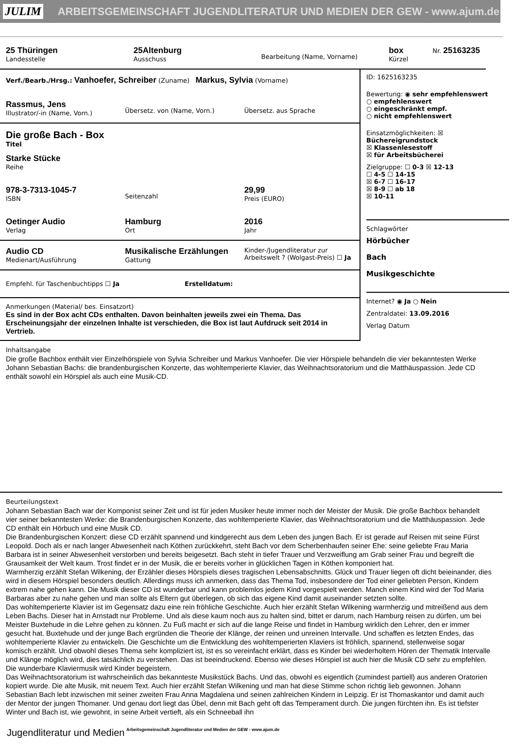JULIM ARBEITSGEMEINSCHAFT JUGENDLITERATUR UND MEDIEN DER GEW - www.ajum.de
25 Thüringen
Landesstelle
25Altenburg
Ausschuss
Bearbeitung (Name, Vorname)
box
Kürzel
Nr. 25163235
Verf./Bearb./Hrsg.: Vanhoefer, Schreiber (Zuname) Markus, Sylvia (Vorname)
Rassmus, Jens
Illustrator/-in (Name, Vorn.)
Übersetz. von (Name, Vorn.)
Übersetz. aus Sprache
Die große Bach - Box
Titel
Starke Stücke
Reihe
978-3-7313-1045-7
ISBN
Seitenzahl
29,99
Preis (EURO)
Oetinger Audio
Verlag
Hamburg
Ort
2016
Jahr
Audio CD
Medienart/Ausführung
Musikalische Erzählungen
Gattung
Kinder-/Jugendliteratur zur Arbeitswelt ? (Wolgast-Preis) ☐ Ja
Empfehl. für Taschenbuchtipps ☐ Ja
Erstelldatum:
Anmerkungen (Material/ bes. Einsatzort)
Es sind in der Box acht CDs enthalten. Davon beinhalten jeweils zwei ein Thema. Das Erscheinungsjahr der einzelnen Inhalte ist verschieden, die Box ist laut Aufdruck seit 2014 in Vertrieb.
ID: 1625163235
Bewertung: ◉ sehr empfehlenswert
○ empfehlenswert
○ eingeschränkt empf.
○ nicht empfehlenswert
Einsatzmöglichkeiten: ☒ Büchereigrundstock
☒ Klassenlesestoff
☒ für Arbeitsbücherei
Zielgruppe: ☐ 0-3 ☒ 12-13
☐ 4-5 ☐ 14-15
☒ 6-7 ☐ 16-17
☒ 8-9 ☐ ab 18
☒ 10-11
Schlagwörter
Hörbücher
Bach
Musikgeschichte
Internet? ◉ Ja ○ Nein
Zentraldatei: 13.09.2016
Verlag Datum
Inhaltsangabe
Die große Bachbox enthält vier Einzelhörspiele von Sylvia Schreiber und Markus Vanhoefer. Die vier Hörspiele behandeln die vier bekanntesten Werke Johann Sebastian Bachs: die brandenburgischen Konzerte, das wohltemperierte Klavier, das Weihnachtsoratorium und die Matthäuspassion. Jede CD enthält sowohl ein Hörspiel als auch eine Musik-CD.
Beurteilungstext
Johann Sebastian Bach war der Komponist seiner Zeit und ist für jeden Musiker heute immer noch der Meister der Musik. Die große Bachbox behandelt vier seiner bekanntesten Werke: die Brandenburgischen Konzerte, das wohltemperierte Klavier, das Weihnachtsoratorium und die Matthäuspassion. Jede CD enthält ein Hörbuch und eine Musik CD.
Die Brandenburgischen Konzert: diese CD erzählt spannend und kindgerecht aus dem Leben des jungen Bach. Er ist gerade auf Reisen mit seine Fürst Leopold. Doch als er nach langer Abwesenheit nach Köthen zurückkehrt, steht Bach vor dem Scherbenhaufen seiner Ehe: seine geliebte Frau Maria Barbara ist in seiner Abwesenheit verstorben und bereits beigesetzt. Bach steht in tiefer Trauer und Verzweiflung am Grab seiner Frau und begreift die Grausamkeit der Welt kaum. Trost findet er in der Musik, die er bereits vorher in glücklichen Tagen in Köthen komponiert hat.
Warmherzig erzählt Stefan Wilkening, der Erzähler dieses Hörspiels dieses tragischen Lebensabschnitts. Glück und Trauer liegen oft dicht beieinander, dies wird in diesem Hörspiel besonders deutlich. Allerdings muss ich anmerken, dass das Thema Tod, insbesondere der Tod einer geliebten Person, Kindern extrem nahe gehen kann. Die Musik dieser CD ist wunderbar und kann problemlos jedem Kind vorgespielt werden. Manch einem Kind wird der Tod Maria Barbaras aber zu nahe gehen und man sollte als Eltern gut überlegen, ob sich das eigene Kind damit auseinander setzten sollte.
Das wohltemperierte Klavier ist im Gegensatz dazu eine rein fröhliche Geschichte. Auch hier erzählt Stefan Wilkening warmherzig und mitreißend aus dem Leben Bachs. Dieser hat in Arnstadt nur Probleme. Und als diese kaum noch aus zu halten sind, bittet er darum, nach Hamburg reisen zu dürfen, um bei Meister Buxtehude in die Lehre gehen zu können. Zu Fuß macht er sich auf die lange Reise und findet in Hamburg wirklich den Lehrer, den er immer gesucht hat. Buxtehude und der junge Bach ergründen die Theorie der Klänge, der reinen und unreinen Intervalle. Und schaffen es letzten Endes, das wohltemperierte Klavier zu entwickeln. Die Geschichte um die Entwicklung des wohltemperierten Klaviers ist fröhlich, spannend, stellenweise sogar komisch erzählt. Und obwohl dieses Thema sehr kompliziert ist, ist es so vereinfacht erklärt, dass es Kinder bei wiederholtem Hören der Thematik Intervalle und Klänge möglich wird, dies tatsächlich zu verstehen. Das ist beeindruckend. Ebenso wie dieses Hörspiel ist auch hier die Musik CD sehr zu empfehlen. Die wunderbare Klaviermusik wird Kinder begeistern.
Das Weihnachtsoratorium ist wahrscheinlich das bekannteste Musikstück Bachs. Und das, obwohl es eigentlich (zumindest partiell) aus anderen Oratorien kopiert wurde. Die alte Musik, mit neuem Text. Auch hier erzählt Stefan Wilkening und man hat diese Stimme schon richtig lieb gewonnen. Johann Sebastian Bach lebt inzwischen mit seiner zweiten Frau Anna Magdalena und seinen zahlreichen Kindern in Leipzig. Er ist Thomaskantor und damit auch der Mentor der jungen Thomaner. Und genau dort liegt das Übel, denn mit Bach geht oft das Temperament durch. Die jungen fürchten ihn. Es ist tiefster Winter und Bach ist, wie gewohnt, in seine Arbeit vertieft, als ein Schneeball ihn
Jugendliteratur und Medien Arbeitsgemeinschaft Jugendliteratur und Medien der GEW - www.ajum.de